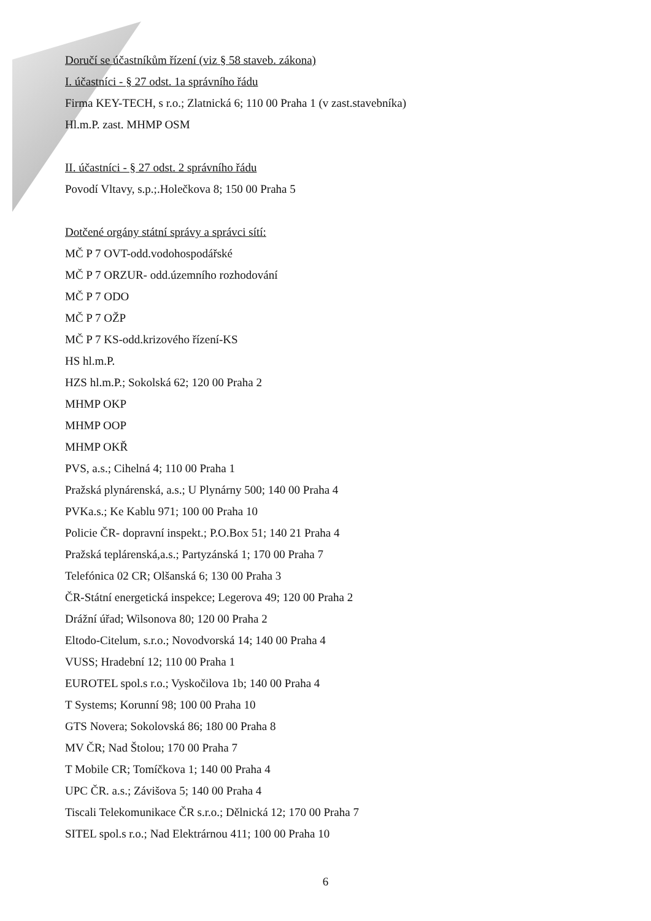Doručí se účastníkům řízení (viz § 58 staveb. zákona)
I. účastníci - § 27 odst. 1a správního řádu
Firma KEY-TECH, s r.o.; Zlatnická 6; 110 00 Praha 1 (v zast.stavebníka)
Hl.m.P. zast. MHMP OSM
II. účastníci - § 27 odst. 2 správního řádu
Povodí Vltavy, s.p.;.Holečkova 8; 150 00 Praha 5
Dotčené orgány státní správy a správci sítí:
MČ P 7 OVT-odd.vodohospodářské
MČ P 7 ORZUR- odd.územního rozhodování
MČ P 7 ODO
MČ P 7 OŽP
MČ P 7 KS-odd.krizového řízení-KS
HS hl.m.P.
HZS hl.m.P.; Sokolská 62; 120 00 Praha 2
MHMP OKP
MHMP OOP
MHMP OKŘ
PVS, a.s.; Cihelná 4; 110 00 Praha 1
Pražská plynárenská, a.s.; U Plynárny 500; 140 00 Praha 4
PVKa.s.; Ke Kablu 971; 100 00 Praha 10
Policie ČR- dopravní inspekt.; P.O.Box 51; 140 21 Praha 4
Pražská teplárenská,a.s.; Partyzánská 1; 170 00 Praha 7
Telefónica 02 CR; Olšanská 6; 130 00 Praha 3
ČR-Státní energetická inspekce; Legerova 49; 120 00 Praha 2
Drážní úřad; Wilsonova 80; 120 00 Praha 2
Eltodo-Citelum, s.r.o.; Novodvorská 14; 140 00 Praha 4
VUSS; Hradební 12; 110 00 Praha 1
EUROTEL spol.s r.o.; Vyskočilova 1b; 140 00 Praha 4
T Systems; Korunní 98; 100 00 Praha 10
GTS Novera; Sokolovská 86; 180 00 Praha 8
MV ČR; Nad Štolou; 170 00 Praha 7
T Mobile CR; Tomíčkova 1; 140 00 Praha 4
UPC ČR. a.s.; Závišova 5; 140 00 Praha 4
Tiscali Telekomunikace ČR s.r.o.; Dělnická 12; 170 00 Praha 7
SITEL spol.s r.o.; Nad Elektrárnou 411; 100 00 Praha 10
6